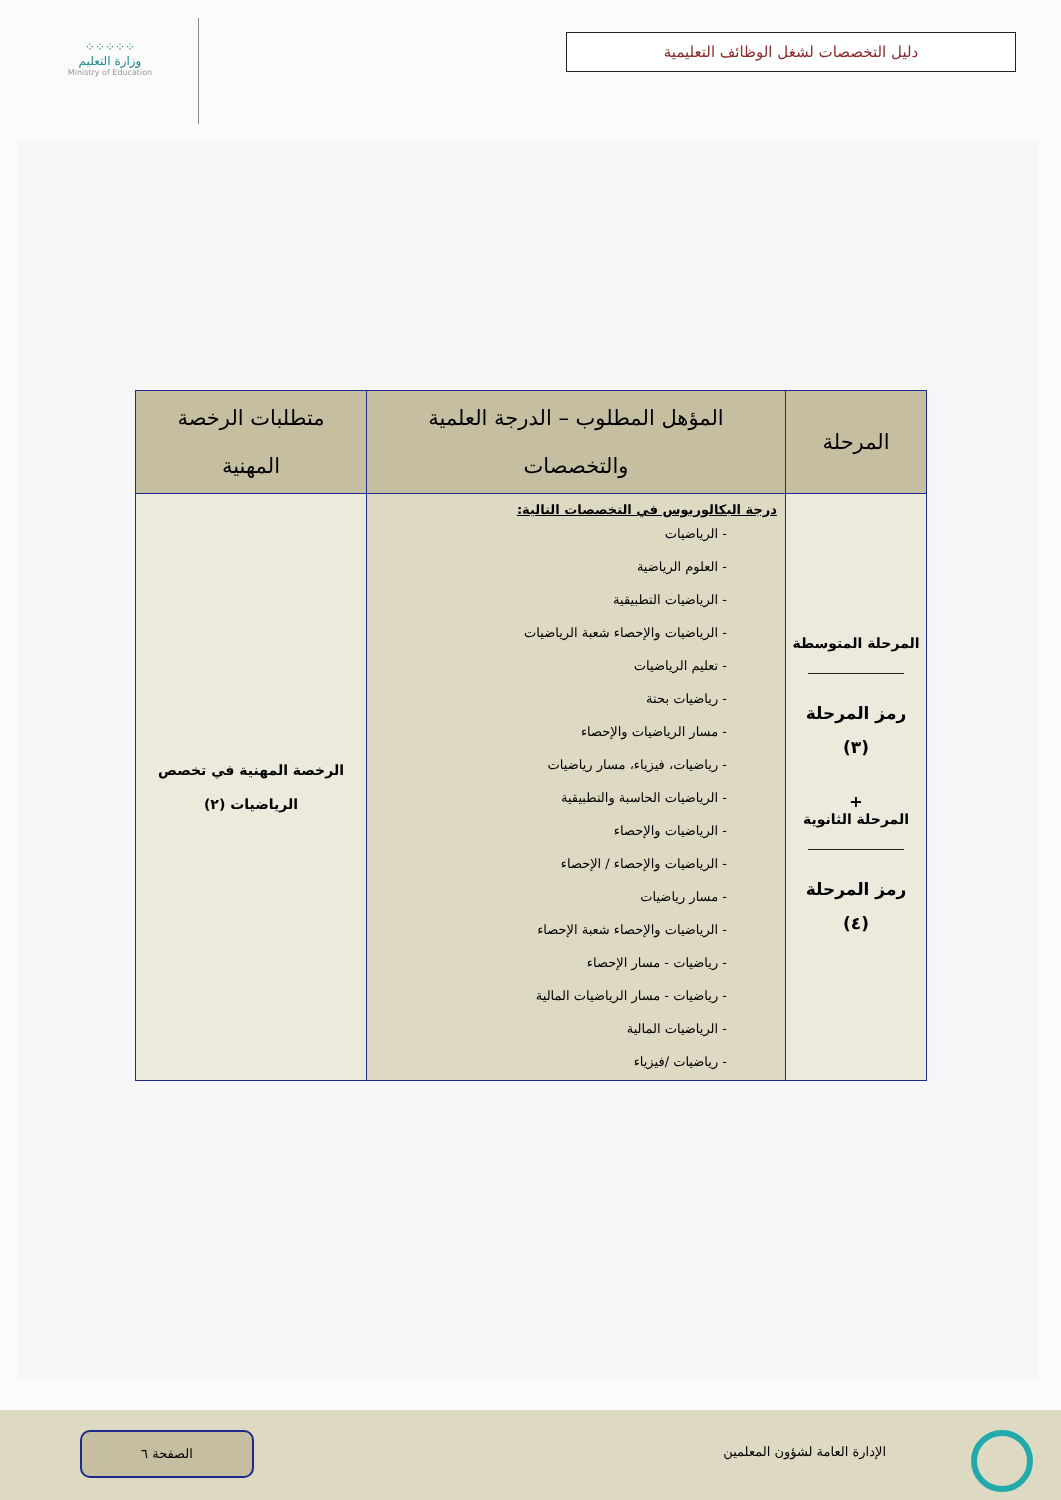دليل التخصصات لشغل الوظائف التعليمية
⁘⁘⁘⁘⁘
وزارة التعليم
Ministry of Education
| المرحلة | المؤهل المطلوب – الدرجة العلمية والتخصصات | متطلبات الرخصة المهنية |
| --- | --- | --- |
| المرحلة المتوسطة رمز المرحلة (٣) + المرحلة الثانوية رمز المرحلة (٤) | درجة البكالوريوس في التخصصات التالية: - الرياضيات - العلوم الرياضية - الرياضيات التطبيقية - الرياضيات والإحصاء شعبة الرياضيات - تعليم الرياضيات - رياضيات بحتة - مسار الرياضيات والإحصاء - رياضيات، فيزياء، مسار رياضيات - الرياضيات الحاسبة والتطبيقية - الرياضيات والإحصاء - الرياضيات والإحصاء / الإحصاء - مسار رياضيات - الرياضيات والإحصاء شعبة الإحصاء - رياضيات - مسار الإحصاء - رياضيات - مسار الرياضيات المالية - الرياضيات المالية - رياضيات /فيزياء | الرخصة المهنية في تخصص الرياضيات (٢) |
الإدارة العامة لشؤون المعلمين
الصفحة ٦